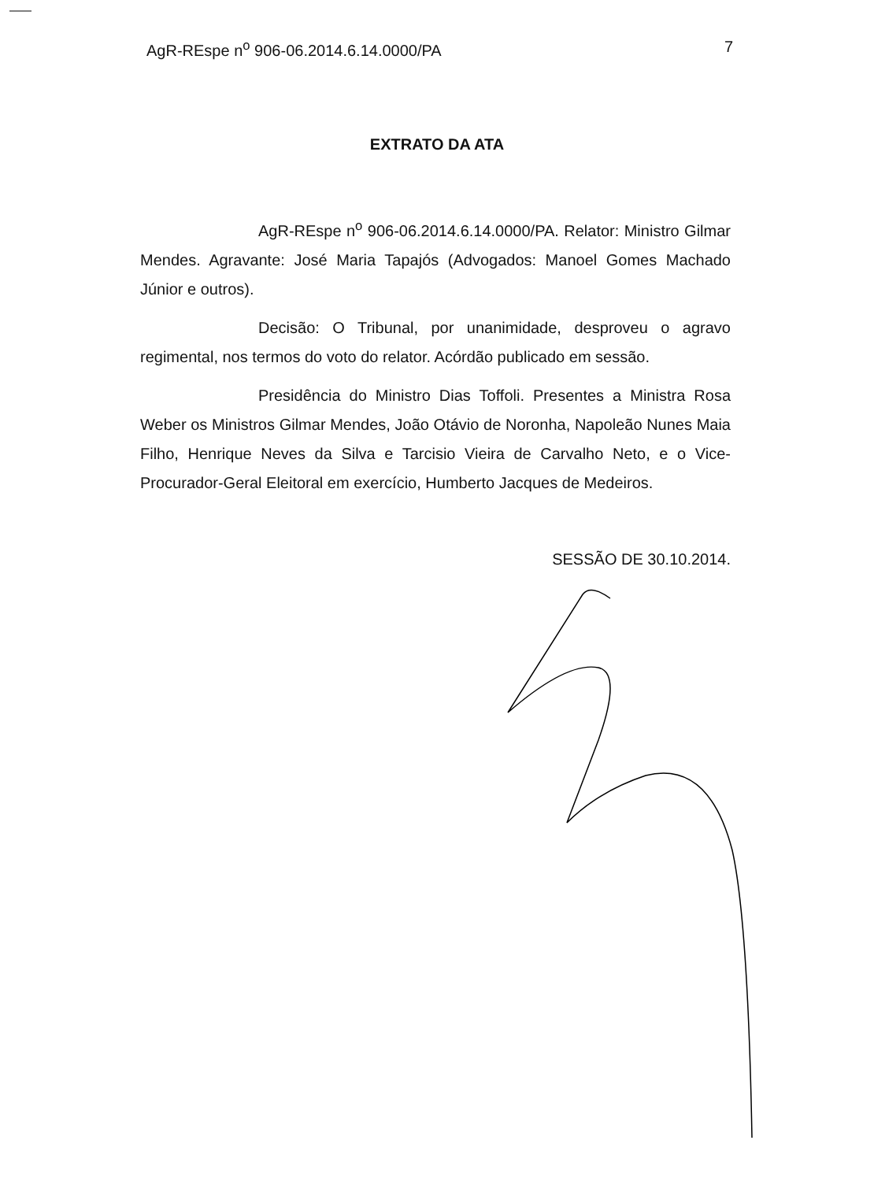AgR-REspe n<sup>o</sup> 906-06.2014.6.14.0000/PA 7
EXTRATO DA ATA
AgR-REspe n<sup>o</sup> 906-06.2014.6.14.0000/PA. Relator: Ministro Gilmar Mendes. Agravante: José Maria Tapajós (Advogados: Manoel Gomes Machado Júnior e outros).
Decisão: O Tribunal, por unanimidade, desproveu o agravo regimental, nos termos do voto do relator. Acórdão publicado em sessão.
Presidência do Ministro Dias Toffoli. Presentes a Ministra Rosa Weber os Ministros Gilmar Mendes, João Otávio de Noronha, Napoleão Nunes Maia Filho, Henrique Neves da Silva e Tarcisio Vieira de Carvalho Neto, e o Vice-Procurador-Geral Eleitoral em exercício, Humberto Jacques de Medeiros.
SESSÃO DE 30.10.2014.